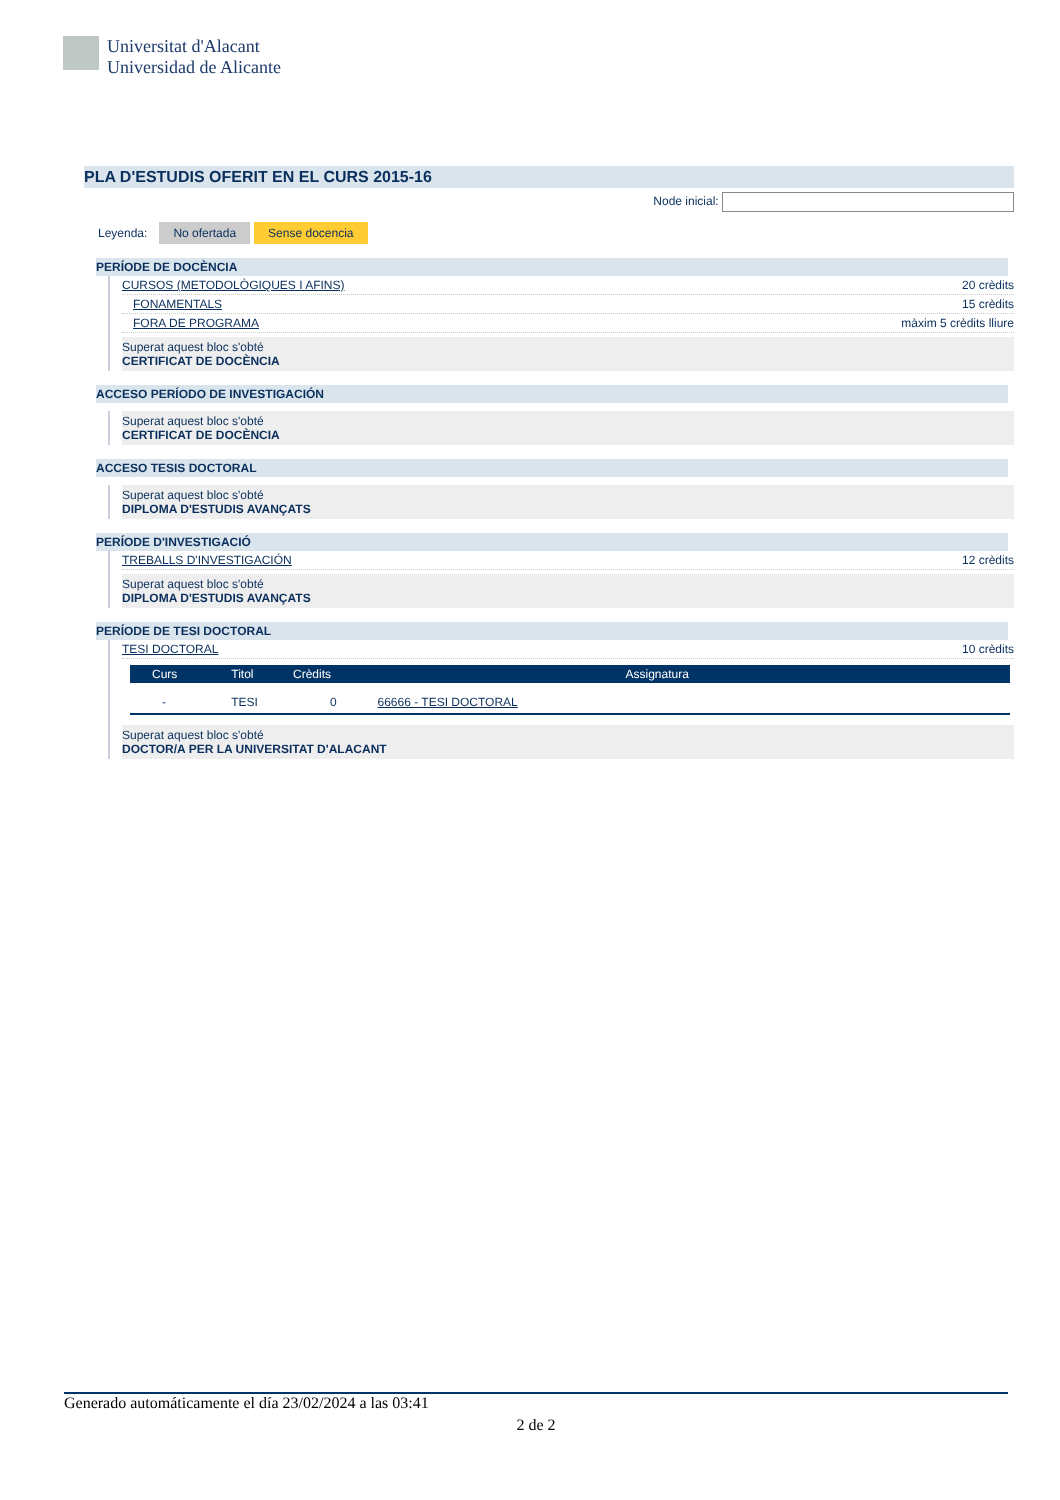Universitat d'Alacant
Universidad de Alicante
PLA D'ESTUDIS OFERIT EN EL CURS 2015-16
Node inicial:
Leyenda: No ofertada Sense docencia
PERÍODE DE DOCÈNCIA
CURSOS (METODOLÒGIQUES I AFINS) 20 crèdits
FONAMENTALS 15 crèdits
FORA DE PROGRAMA màxim 5 crèdits lliure
Superat aquest bloc s'obté
CERTIFICAT DE DOCÈNCIA
ACCESO PERÍODO DE INVESTIGACIÓN
Superat aquest bloc s'obté
CERTIFICAT DE DOCÈNCIA
ACCESO TESIS DOCTORAL
Superat aquest bloc s'obté
DIPLOMA D'ESTUDIS AVANÇATS
PERÍODE D'INVESTIGACIÓ
TREBALLS D'INVESTIGACIÓN 12 crèdits
Superat aquest bloc s'obté
DIPLOMA D'ESTUDIS AVANÇATS
PERÍODE DE TESI DOCTORAL
TESI DOCTORAL 10 crèdits
| Curs | Titol | Crèdits | Assignatura |
| --- | --- | --- | --- |
| - | TESI | 0 | 66666 - TESI DOCTORAL |
Superat aquest bloc s'obté
DOCTOR/A PER LA UNIVERSITAT D'ALACANT
Generado automáticamente el día 23/02/2024 a las 03:41
2 de 2